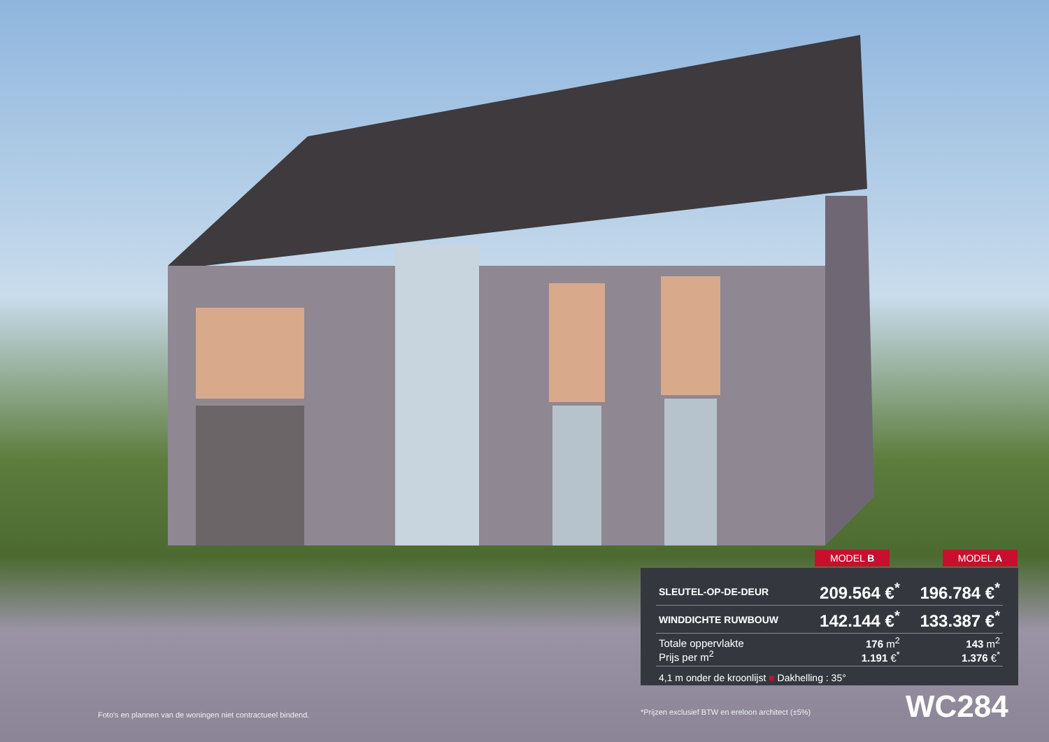MODEL B MODEL A
| SLEUTEL-OP-DE-DEUR | 209.564 €<sup>*</sup> | 196.784 €<sup>*</sup> |
| WINDDICHTE RUWBOUW | 142.144 €<sup>*</sup> | 133.387 €<sup>*</sup> |
| Totale oppervlakte Prijs per m<sup>2</sup> | 176 m<sup>2</sup> 1.191 €<sup>*</sup> | 143 m<sup>2</sup> 1.376 €<sup>*</sup> |
| 4,1 m onder de kroonlijst ■ Dakhelling : 35° | | |
Foto's en plannen van de woningen niet contractueel bindend.
*Prijzen exclusief BTW en ereloon architect (±5%)
WC284